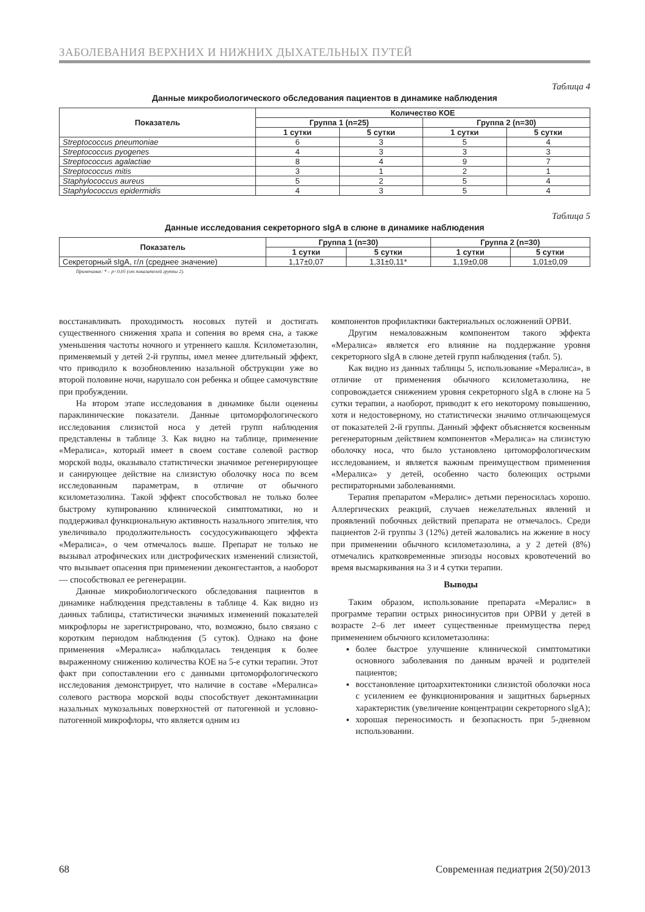ЗАБОЛЕВАНИЯ ВЕРХНИХ И НИЖНИХ ДЫХАТЕЛЬНЫХ ПУТЕЙ
Таблица 4
Данные микробиологического обследования пациентов в динамике наблюдения
| Показатель | Количество КОЕ | | | |
| --- | --- | --- | --- | --- |
| | Группа 1 (n=25) | | Группа 2 (n=30) | |
| | 1 сутки | 5 сутки | 1 сутки | 5 сутки |
| Streptococcus pneumoniae | 6 | 3 | 5 | 4 |
| Streptococcus pyogenes | 4 | 3 | 3 | 3 |
| Streptococcus agalactiae | 8 | 4 | 9 | 7 |
| Streptococcus mitis | 3 | 1 | 2 | 1 |
| Staphylococcus aureus | 5 | 2 | 5 | 4 |
| Staphylococcus epidermidis | 4 | 3 | 5 | 4 |
Таблица 5
Данные исследования секреторного sIgA в слюне в динамике наблюдения
| Показатель | Группа 1 (n=30) | | Группа 2 (n=30) | |
| --- | --- | --- | --- | --- |
| | 1 сутки | 5 сутки | 1 сутки | 5 сутки |
| Секреторный sIgA, г/л (среднее значение) | 1,17±0,07 | 1,31±0,11* | 1,19±0,08 | 1,01±0,09 |
Примечание: * – p<0,05 (от показателей группы 2).
восстанавливать проходимость носовых путей и достигать существенного снижения храпа и сопения во время сна, а также уменьшения частоты ночного и утреннего кашля. Ксилометазолин, применяемый у детей 2-й группы, имел менее длительный эффект, что приводило к возобновлению назальной обструкции уже во второй половине ночи, нарушало сон ребенка и общее самочувствие при пробуждении.
На втором этапе исследования в динамике были оценены параклинические показатели. Данные цитоморфологического исследования слизистой носа у детей групп наблюдения представлены в таблице 3. Как видно на таблице, применение «Мералиса», который имеет в своем составе солевой раствор морской воды, оказывало статистически значимое регенерирующее и санирующее действие на слизистую оболочку носа по всем исследованным параметрам, в отличие от обычного ксилометазолина. Такой эффект способствовал не только более быстрому купированию клинической симптоматики, но и поддерживал функциональную активность назального эпителия, что увеличивало продолжительность сосудосуживающего эффекта «Мералиса», о чем отмечалось выше. Препарат не только не вызывал атрофических или дистрофических изменений слизистой, что вызывает опасения при применении деконгестантов, а наоборот — способствовал ее регенерации.
Данные микробиологического обследования пациентов в динамике наблюдения представлены в таблице 4. Как видно из данных таблицы, статистически значимых изменений показателей микрофлоры не зарегистрировано, что, возможно, было связано с коротким периодом наблюдения (5 суток). Однако на фоне применения «Мералиса» наблюдалась тенденция к более выраженному снижению количества КОЕ на 5-е сутки терапии. Этот факт при сопоставлении его с данными цитоморфологического исследования демонстрирует, что наличие в составе «Мералиса» солевого раствора морской воды способствует деконтаминации назальных мукозальных поверхностей от патогенной и условно-патогенной микрофлоры, что является одним из
компонентов профилактики бактериальных осложнений ОРВИ.
Другим немаловажным компонентом такого эффекта «Мералиса» является его влияние на поддержание уровня секреторного sIgA в слюне детей групп наблюдения (табл. 5).
Как видно из данных таблицы 5, использование «Мералиса», в отличие от применения обычного ксилометазолина, не сопровождается снижением уровня секреторного sIgA в слюне на 5 сутки терапии, а наоборот, приводит к его некоторому повышению, хотя и недостоверному, но статистически значимо отличающемуся от показателей 2-й группы. Данный эффект объясняется косвенным регенераторным действием компонентов «Мералиса» на слизистую оболочку носа, что было установлено цитоморфологическим исследованием, и является важным преимуществом применения «Мералиса» у детей, особенно часто болеющих острыми респираторными заболеваниями.
Терапия препаратом «Мералис» детьми переносилась хорошо. Аллергических реакций, случаев нежелательных явлений и проявлений побочных действий препарата не отмечалось. Среди пациентов 2-й группы 3 (12%) детей жаловались на жжение в носу при применении обычного ксилометазолина, а у 2 детей (8%) отмечались кратковременные эпизоды носовых кровотечений во время высмаркивания на 3 и 4 сутки терапии.
Выводы
Таким образом, использование препарата «Мералис» в программе терапии острых риносинуситов при ОРВИ у детей в возрасте 2–6 лет имеет существенные преимущества перед применением обычного ксилометазолина:
более быстрое улучшение клинической симптоматики основного заболевания по данным врачей и родителей пациентов;
восстановление цитоархитектоники слизистой оболочки носа с усилением ее функционирования и защитных барьерных характеристик (увеличение концентрации секреторного sIgA);
хорошая переносимость и безопасность при 5-дневном использовании.
68 Современная педиатрия 2(50)/2013